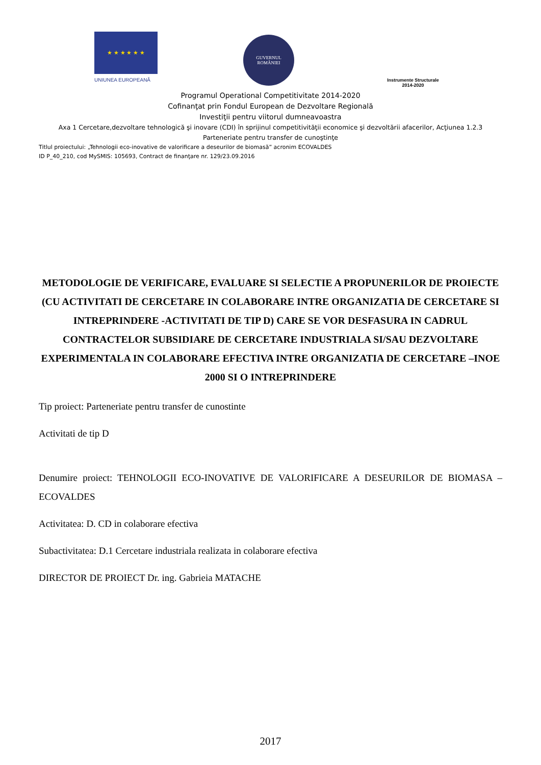★ ★ ★ ★ ★ ★
UNIUNEA EUROPEANĂ
GUVERNUL
ROMÂNIEI
Instrumente Structurale
2014-2020
Programul Operational Competitivitate 2014-2020
Cofinanţat prin Fondul European de Dezvoltare Regională
Investiţii pentru viitorul dumneavoastra
Axa 1 Cercetare,dezvoltare tehnologică şi inovare (CDI) în sprijinul competitivităţii economice şi dezvoltării afacerilor, Acţiunea 1.2.3
Parteneriate pentru transfer de cunoştinţe
Titlul proiectului: „Tehnologii eco-inovative de valorificare a deseurilor de biomasă” acronim ECOVALDES
ID P_40_210, cod MySMIS: 105693, Contract de finanţare nr. 129/23.09.2016
METODOLOGIE DE VERIFICARE, EVALUARE SI SELECTIE A PROPUNERILOR DE PROIECTE (CU ACTIVITATI DE CERCETARE IN COLABORARE INTRE ORGANIZATIA DE CERCETARE SI INTREPRINDERE -ACTIVITATI DE TIP D) CARE SE VOR DESFASURA IN CADRUL CONTRACTELOR SUBSIDIARE DE CERCETARE INDUSTRIALA SI/SAU DEZVOLTARE EXPERIMENTALA IN COLABORARE EFECTIVA INTRE ORGANIZATIA DE CERCETARE –INOE 2000 SI O INTREPRINDERE
Tip proiect: Parteneriate pentru transfer de cunostinte
Activitati de tip D
Denumire proiect: TEHNOLOGII ECO-INOVATIVE DE VALORIFICARE A DESEURILOR DE BIOMASA – ECOVALDES
Activitatea: D. CD in colaborare efectiva
Subactivitatea: D.1 Cercetare industriala realizata in colaborare efectiva
DIRECTOR DE PROIECT Dr. ing. Gabrieia MATACHE
2017